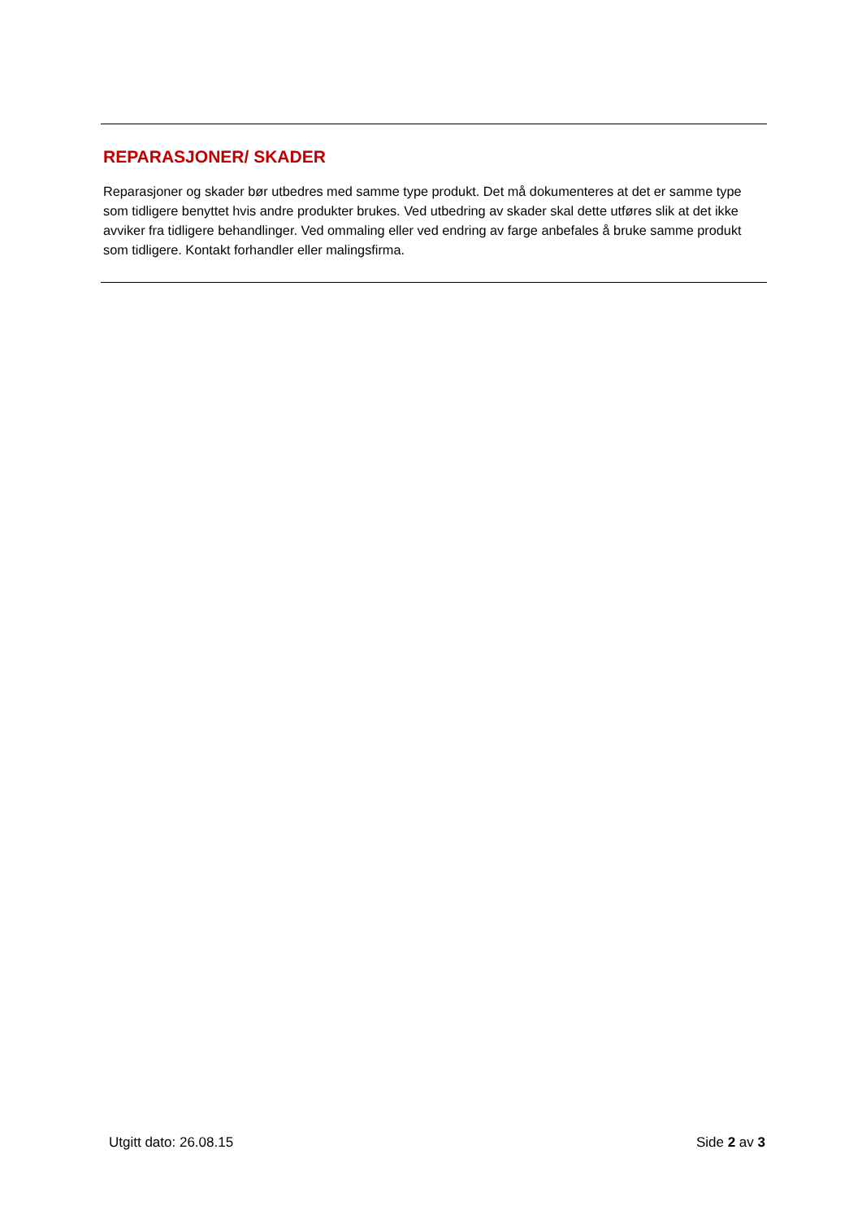REPARASJONER/ SKADER
Reparasjoner og skader bør utbedres med samme type produkt. Det må dokumenteres at det er samme type som tidligere benyttet hvis andre produkter brukes. Ved utbedring av skader skal dette utføres slik at det ikke avviker fra tidligere behandlinger. Ved ommaling eller ved endring av farge anbefales å bruke samme produkt som tidligere. Kontakt forhandler eller malingsfirma.
Utgitt dato: 26.08.15 Side 2 av 3